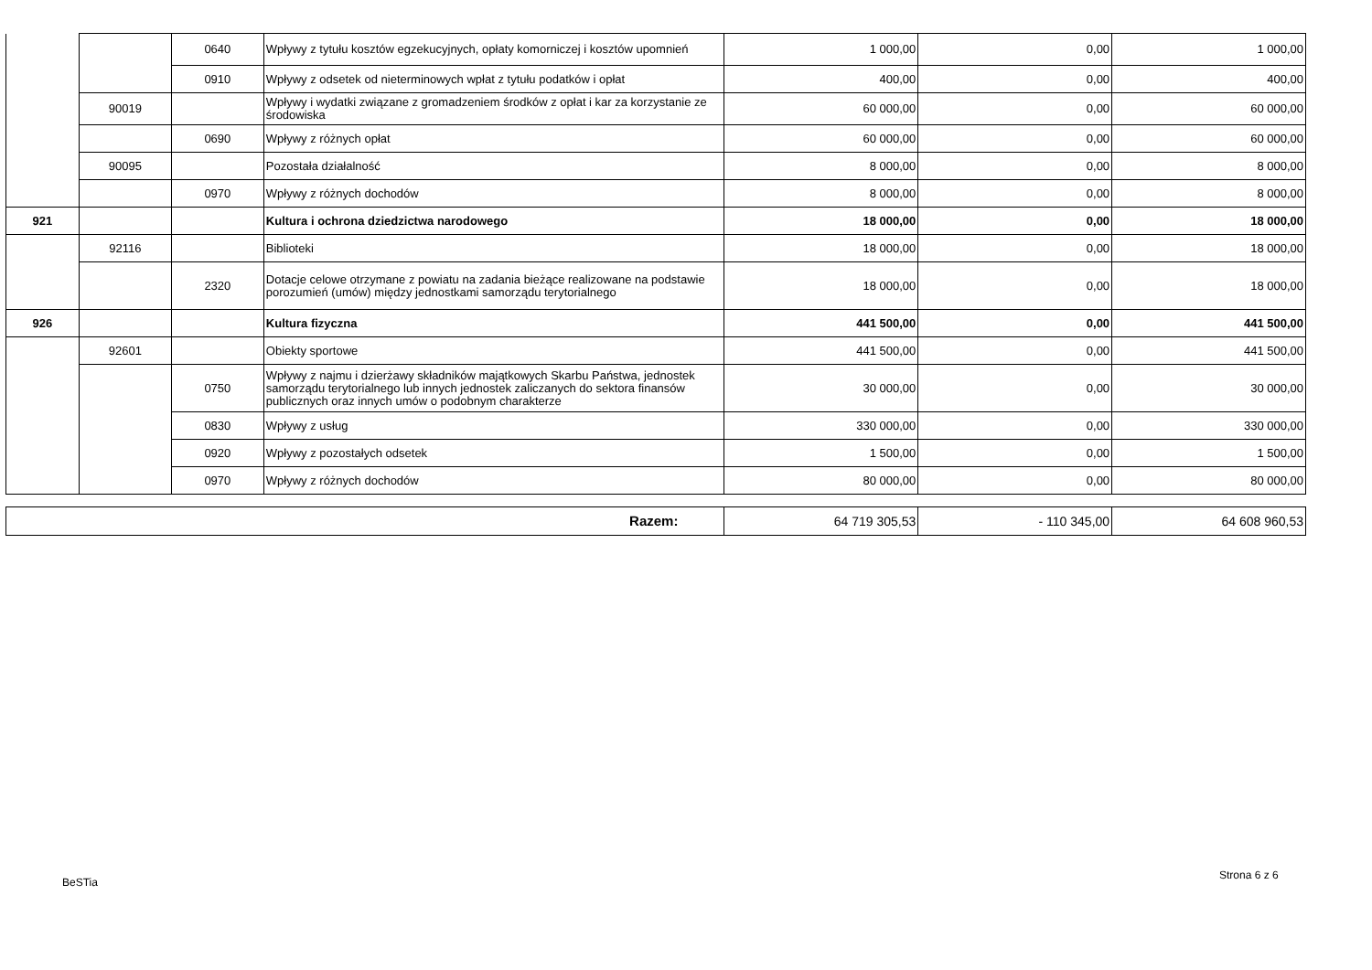| | | 0640 | Wpływy z tytułu kosztów egzekucyjnych, opłaty komorniczej i kosztów upomnień | 1 000,00 | 0,00 | 1 000,00 |
| | | 0910 | Wpływy z odsetek od nieterminowych wpłat z tytułu podatków i opłat | 400,00 | 0,00 | 400,00 |
| | 90019 | | Wpływy i wydatki związane z gromadzeniem środków z opłat i kar za korzystanie ze środowiska | 60 000,00 | 0,00 | 60 000,00 |
| | | 0690 | Wpływy z różnych opłat | 60 000,00 | 0,00 | 60 000,00 |
| | 90095 | | Pozostała działalność | 8 000,00 | 0,00 | 8 000,00 |
| | | 0970 | Wpływy z różnych dochodów | 8 000,00 | 0,00 | 8 000,00 |
| 921 | | | Kultura i ochrona dziedzictwa narodowego | 18 000,00 | 0,00 | 18 000,00 |
| | 92116 | | Biblioteki | 18 000,00 | 0,00 | 18 000,00 |
| | | 2320 | Dotacje celowe otrzymane z powiatu na zadania bieżące realizowane na podstawie porozumień (umów) między jednostkami samorządu terytorialnego | 18 000,00 | 0,00 | 18 000,00 |
| 926 | | | Kultura fizyczna | 441 500,00 | 0,00 | 441 500,00 |
| | 92601 | | Obiekty sportowe | 441 500,00 | 0,00 | 441 500,00 |
| | | 0750 | Wpływy z najmu i dzierżawy składników majątkowych Skarbu Państwa, jednostek samorządu terytorialnego lub innych jednostek zaliczanych do sektora finansów publicznych oraz innych umów o podobnym charakterze | 30 000,00 | 0,00 | 30 000,00 |
| | | 0830 | Wpływy z usług | 330 000,00 | 0,00 | 330 000,00 |
| | | 0920 | Wpływy z pozostałych odsetek | 1 500,00 | 0,00 | 1 500,00 |
| | | 0970 | Wpływy z różnych dochodów | 80 000,00 | 0,00 | 80 000,00 |
| Razem: | 64 719 305,53 | - 110 345,00 | 64 608 960,53 |
BeSTia
Strona 6 z 6